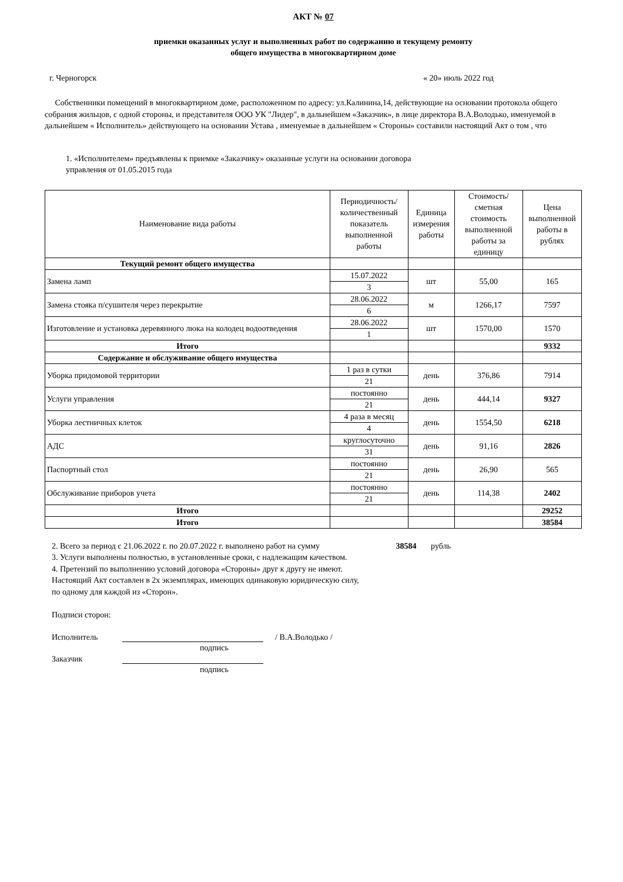АКТ № 07
приемки оказанных услуг и выполненных работ по содержанию и текущему ремонту
общего имущества в многоквартирном доме
г. Черногорск « 20» июль 2022 год
Собственники помещений в многоквартирном доме, расположенном по адресу: ул.Калинина,14, действующие на основании протокола общего собрания жильцов, с одной стороны, и представителя ООО УК "Лидер", в дальнейшем «Заказчик», в лице директора В.А.Володько, именуемой в дальнейшем « Исполнитель» действующего на основании Устава , именуемые в дальнейшем « Стороны» составили настоящий Акт о том , что
1. «Исполнителем» предъявлены к приемке «Заказчику» оказанные услуги на основании договора
управления от 01.05.2015 года
| Наименование вида работы | Периодичность/количественный показатель выполненной работы | Единица измерения работы | Стоимость/ сметная стоимость выполненной работы за единицу | Цена выполненной работы в рублях |
| --- | --- | --- | --- | --- |
| Текущий ремонт общего имущества | | | | |
| Замена ламп | 15.07.2022 | шт | 55,00 | 165 |
| | 3 | | | |
| Замена стояка п/сушителя через перекрытие | 28.06.2022 | м | 1266,17 | 7597 |
| | 6 | | | |
| Изготовление и установка деревянного люка на колодец водоотведения | 28.06.2022 | шт | 1570,00 | 1570 |
| | 1 | | | |
| Итого | | | | 9332 |
| Содержание и обслуживание общего имущества | | | | |
| Уборка придомовой территории | 1 раз в сутки | день | 376,86 | 7914 |
| | 21 | | | |
| Услуги управления | постоянно | день | 444,14 | 9327 |
| | 21 | | | |
| Уборка лестничных клеток | 4 раза в месяц | день | 1554,50 | 6218 |
| | 4 | | | |
| АДС | круглосуточно | день | 91,16 | 2826 |
| | 31 | | | |
| Паспортный стол | постоянно | день | 26,90 | 565 |
| | 21 | | | |
| Обслуживание приборов учета | постоянно | день | 114,38 | 2402 |
| | 21 | | | |
| Итого | | | | 29252 |
| Итого | | | | 38584 |
2. Всего за период с 21.06.2022 г. по 20.07.2022 г. выполнено работ на сумму 38584 рубль
3. Услуги выполнены полностью, в установленные сроки, с надлежащим качеством.
4. Претензий по выполнению условий договора «Стороны» друг к другу не имеют.
Настоящий Акт составлен в 2х экземплярах, имеющих одинаковую юридическую силу,
по одному для каждой из «Сторон».
Подписи сторон:
Исполнитель / В.А.Володько /
подпись
Заказчик
подпись